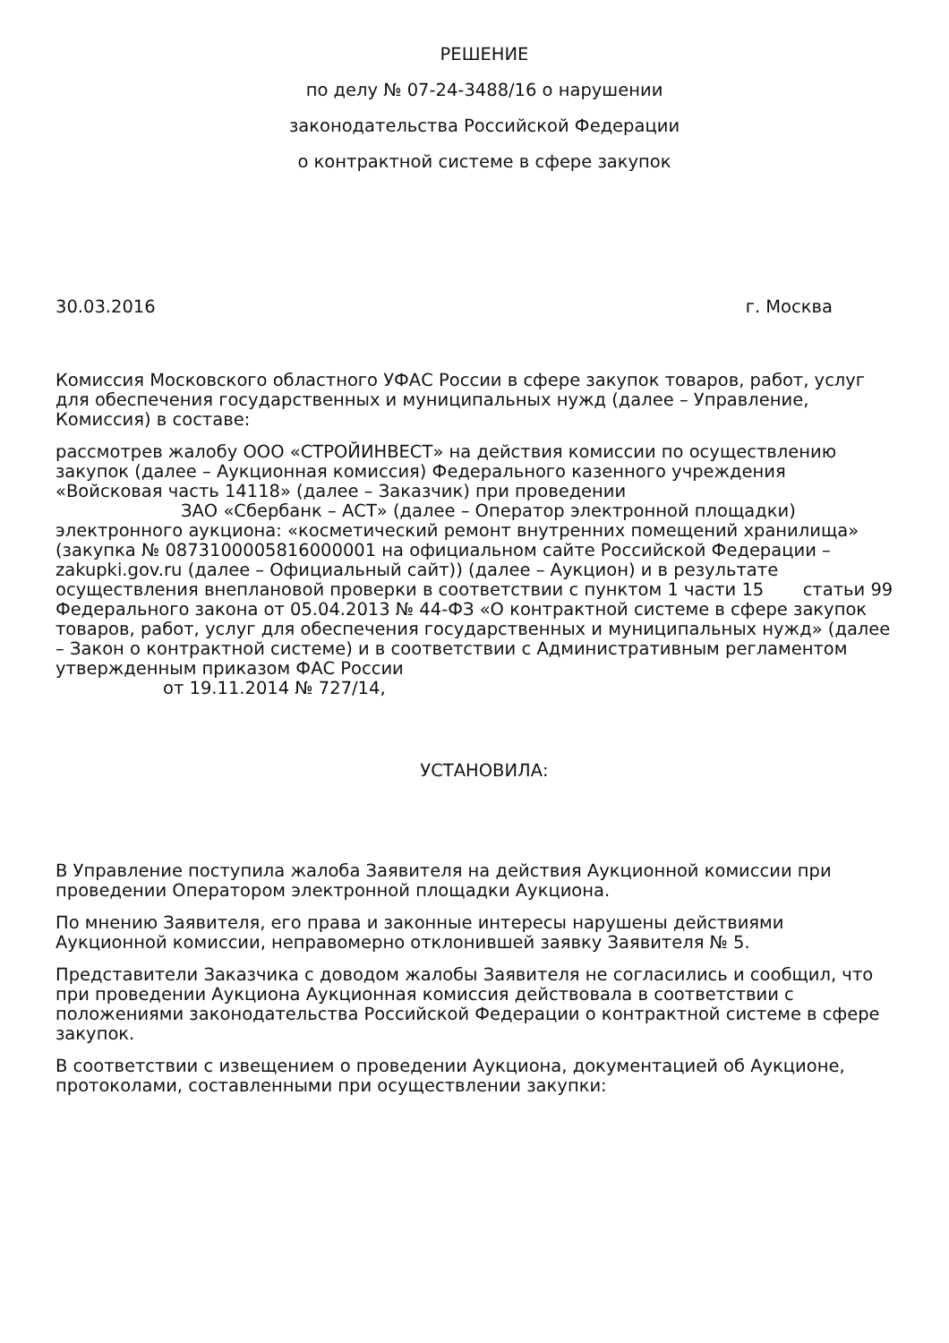РЕШЕНИЕ
по делу № 07-24-3488/16 о нарушении
законодательства Российской Федерации
о контрактной системе в сфере закупок
30.03.2016 г. Москва
Комиссия Московского областного УФАС России в сфере закупок товаров, работ, услуг для обеспечения государственных и муниципальных нужд (далее – Управление, Комиссия) в составе:
рассмотрев жалобу ООО «СТРОЙИНВЕСТ» на действия комиссии по осуществлению закупок (далее – Аукционная комиссия) Федерального казенного учреждения «Войсковая часть 14118» (далее – Заказчик) при проведении
ЗАО «Сбербанк – АСТ» (далее – Оператор электронной площадки) электронного аукциона: «косметический ремонт внутренних помещений хранилища» (закупка № 0873100005816000001 на официальном сайте Российской Федерации – zakupki.gov.ru (далее – Официальный сайт)) (далее – Аукцион) и в результате осуществления внеплановой проверки в соответствии с пунктом 1 части 15 статьи 99 Федерального закона от 05.04.2013 № 44-ФЗ «О контрактной системе в сфере закупок товаров, работ, услуг для обеспечения государственных и муниципальных нужд» (далее – Закон о контрактной системе) и в соответствии с Административным регламентом утвержденным приказом ФАС России
от 19.11.2014 № 727/14,
УСТАНОВИЛА:
В Управление поступила жалоба Заявителя на действия Аукционной комиссии при проведении Оператором электронной площадки Аукциона.
По мнению Заявителя, его права и законные интересы нарушены действиями Аукционной комиссии, неправомерно отклонившей заявку Заявителя № 5.
Представители Заказчика с доводом жалобы Заявителя не согласились и сообщил, что при проведении Аукциона Аукционная комиссия действовала в соответствии с положениями законодательства Российской Федерации о контрактной системе в сфере закупок.
В соответствии с извещением о проведении Аукциона, документацией об Аукционе, протоколами, составленными при осуществлении закупки: